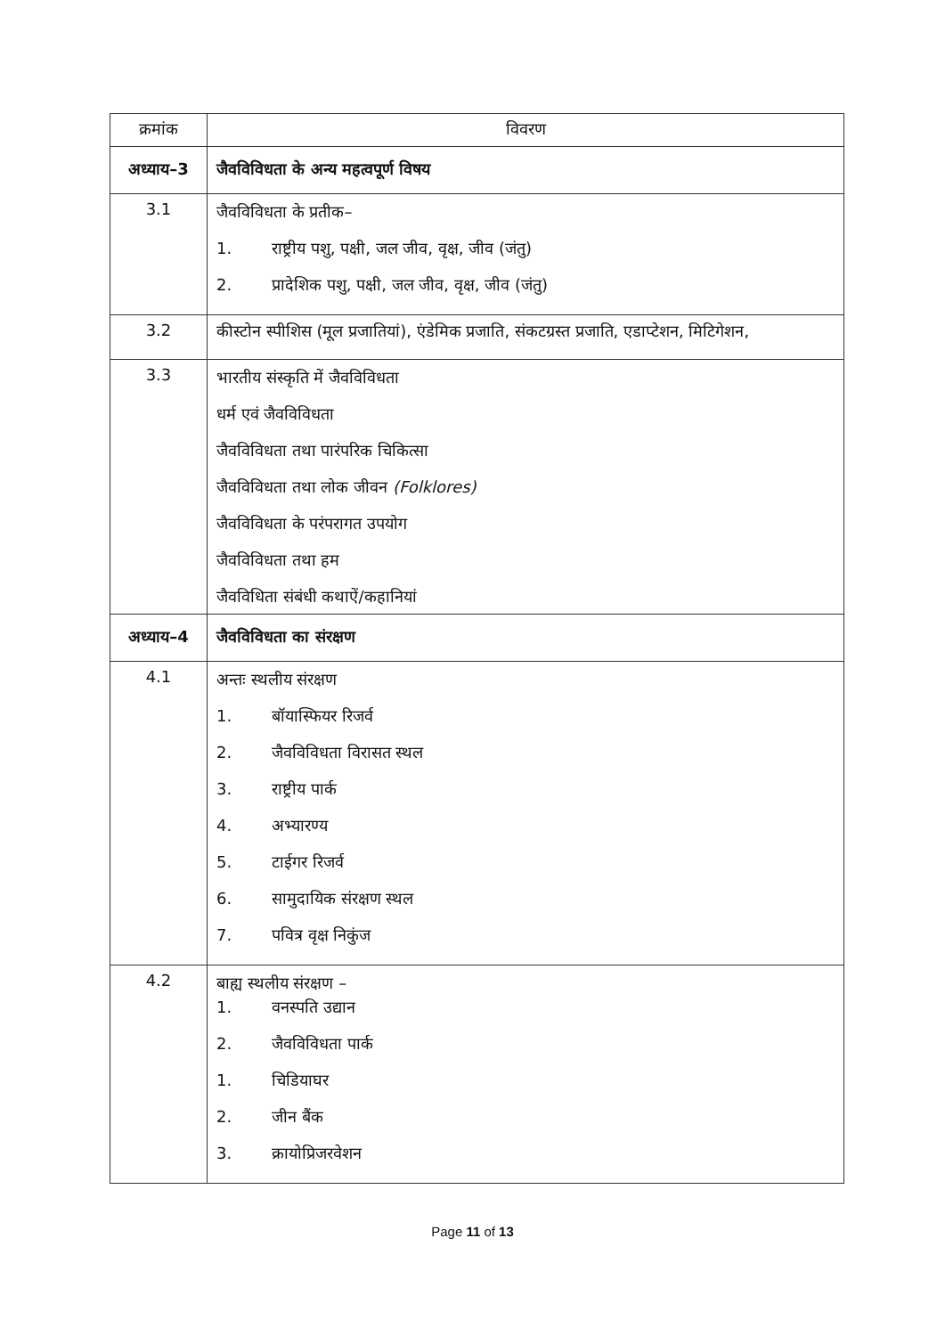| क्रमांक | विवरण |
| --- | --- |
| अध्याय–3 | जैवविविधता के अन्य महत्वपूर्ण विषय |
| 3.1 | जैवविविधता के प्रतीक– 1. राष्ट्रीय पशु, पक्षी, जल जीव, वृक्ष, जीव (जंतु) 2. प्रादेशिक पशु, पक्षी, जल जीव, वृक्ष, जीव (जंतु) |
| 3.2 | कीस्टोन स्पीशिस (मूल प्रजातियां), एंडेमिक प्रजाति, संकटग्रस्त प्रजाति, एडाप्टेशन, मिटिगेशन, |
| 3.3 | भारतीय संस्कृति में जैवविविधता धर्म एवं जैवविविधता जैवविविधता तथा पारंपरिक चिकित्सा जैवविविधता तथा लोक जीवन (Folklores) जैवविविधता के परंपरागत उपयोग जैवविविधता तथा हम जैवविधिता संबंधी कथाऐं/कहानियां |
| अध्याय–4 | जैवविविधता का संरक्षण |
| 4.1 | अन्तः स्थलीय संरक्षण 1. बॉयास्फियर रिजर्व 2. जैवविविधता विरासत स्थल 3. राष्ट्रीय पार्क 4. अभ्यारण्य 5. टाईगर रिजर्व 6. सामुदायिक संरक्षण स्थल 7. पवित्र वृक्ष निकुंज |
| 4.2 | बाह्य स्थलीय संरक्षण – 1. वनस्पति उद्यान 2. जैवविविधता पार्क 1. चिडियाघर 2. जीन बैंक 3. क्रायोप्रिजरवेशन |
Page 11 of 13